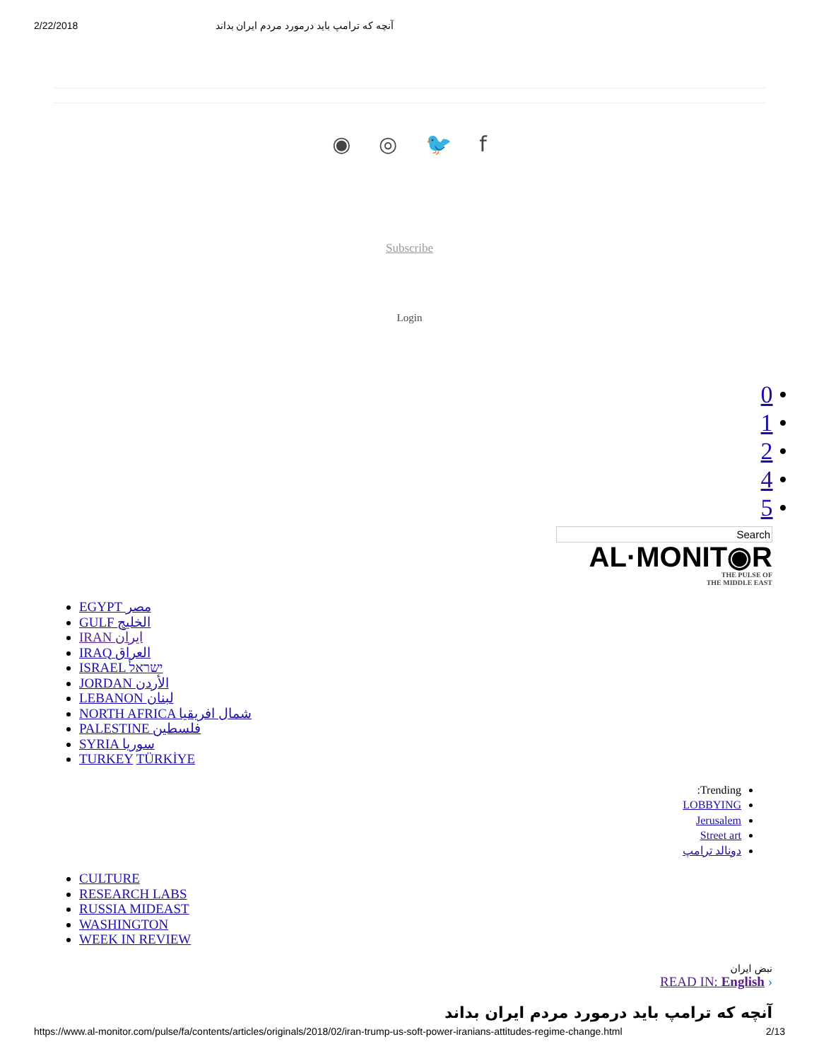2/22/2018 آنچه که ترامپ باید درمورد مردم ایران بداند
◉ ◎ 🐦 f
Subscribe
Login
0 •
1 •
2 •
4 •
5 •
Search
AL·MONIT◉R
THE PULSE OF
THE MIDDLE EAST
EGYPT مصر
GULF الخليج
IRAN ایران
IRAQ العراق
ISRAEL ישראל
JORDAN الأردن
LEBANON لبنان
NORTH AFRICA شمال افريقيا
PALESTINE فلسطين
SYRIA سوريا
TURKEY TÜRKİYE
Trending:
LOBBYING
Jerusalem
Street art
دونالد ترامپ
CULTURE
RESEARCH LABS
RUSSIA MIDEAST
WASHINGTON
WEEK IN REVIEW
نبض ایران
READ IN: English ›
آنچه که ترامپ باید درمورد مردم ایران بداند
https://www.al-monitor.com/pulse/fa/contents/articles/originals/2018/02/iran-trump-us-soft-power-iranians-attitudes-regime-change.html 2/13